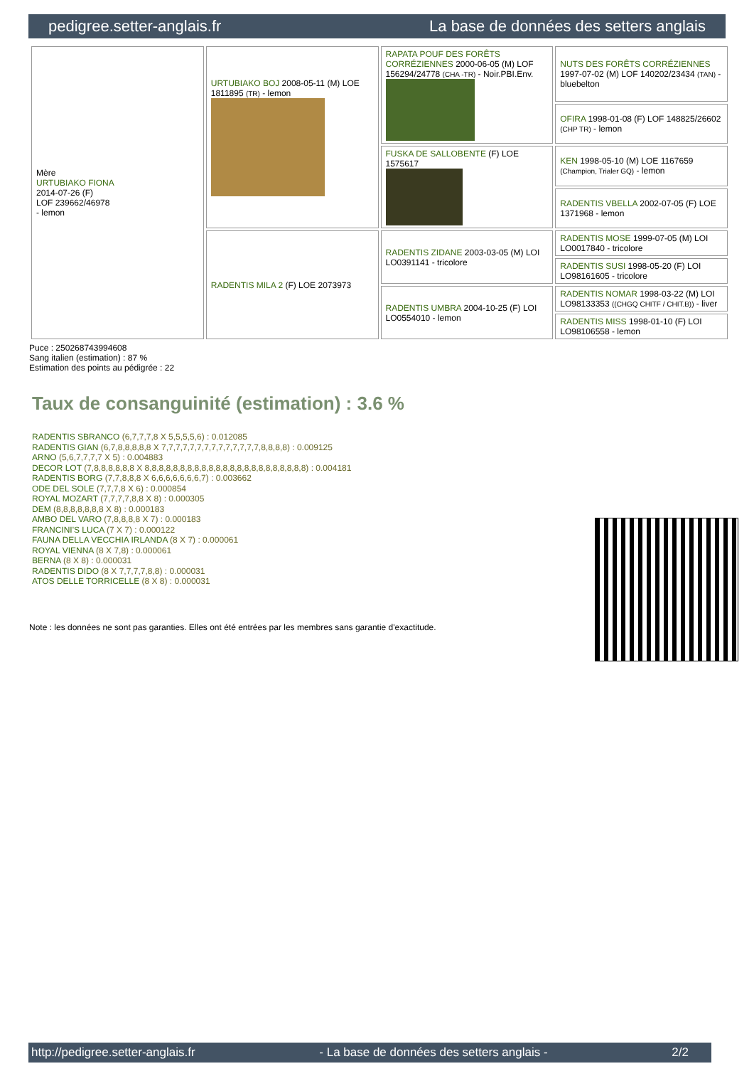pedigree.setter-anglais.fr La base de données des setters anglais
| Mère URTUBIAKO FIONA 2014-07-26 (F) LOF 239662/46978 - lemon | URTUBIAKO BOJ 2008-05-11 (M) LOE 1811895 (TR) - lemon | RAPATA POUF DES FORÊTS CORRÉZIENNES 2000-06-05 (M) LOF 156294/24778 (CHA -TR) - Noir.PBI.Env. | NUTS DES FORÊTS CORRÉZIENNES 1997-07-02 (M) LOF 140202/23434 (TAN) - bluebelton |
| | | | OFIRA 1998-01-08 (F) LOF 148825/26602 (CHP TR) - lemon |
| | | FUSKA DE SALLOBENTE (F) LOE 1575617 | KEN 1998-05-10 (M) LOE 1167659 (Champion, Trialer GQ) - lemon |
| | | | RADENTIS VBELLA 2002-07-05 (F) LOE 1371968 - lemon |
| | RADENTIS MILA 2 (F) LOE 2073973 | RADENTIS ZIDANE 2003-03-05 (M) LOI LO0391141 - tricolore | RADENTIS MOSE 1999-07-05 (M) LOI LO0017840 - tricolore |
| | | | RADENTIS SUSI 1998-05-20 (F) LOI LO98161605 - tricolore |
| | | RADENTIS UMBRA 2004-10-25 (F) LOI LO0554010 - lemon | RADENTIS NOMAR 1998-03-22 (M) LOI LO98133353 ((CHGQ CHITF / CHIT.B)) - liver |
| | | | RADENTIS MISS 1998-01-10 (F) LOI LO98106558 - lemon |
Puce : 250268743994608
Sang italien (estimation) : 87 %
Estimation des points au pédigrée : 22
Taux de consanguinité (estimation) : 3.6 %
RADENTIS SBRANCO (6,7,7,7,8 X 5,5,5,5,6) : 0.012085
RADENTIS GIAN (6,7,8,8,8,8,8 X 7,7,7,7,7,7,7,7,7,7,7,7,7,7,8,8,8,8) : 0.009125
ARNO (5,6,7,7,7,7 X 5) : 0.004883
DECOR LOT (7,8,8,8,8,8,8 X 8,8,8,8,8,8,8,8,8,8,8,8,8,8,8,8,8,8,8,8,8,8,8) : 0.004181
RADENTIS BORG (7,7,8,8,8 X 6,6,6,6,6,6,6,7) : 0.003662
ODE DEL SOLE (7,7,7,8 X 6) : 0.000854
ROYAL MOZART (7,7,7,7,8,8 X 8) : 0.000305
DEM (8,8,8,8,8,8,8 X 8) : 0.000183
AMBO DEL VARO (7,8,8,8,8 X 7) : 0.000183
FRANCINI'S LUCA (7 X 7) : 0.000122
FAUNA DELLA VECCHIA IRLANDA (8 X 7) : 0.000061
ROYAL VIENNA (8 X 7,8) : 0.000061
BERNA (8 X 8) : 0.000031
RADENTIS DIDO (8 X 7,7,7,7,8,8) : 0.000031
ATOS DELLE TORRICELLE (8 X 8) : 0.000031
Note : les données ne sont pas garanties. Elles ont été entrées par les membres sans garantie d'exactitude.
http://pedigree.setter-anglais.fr - La base de données des setters anglais - 2/2